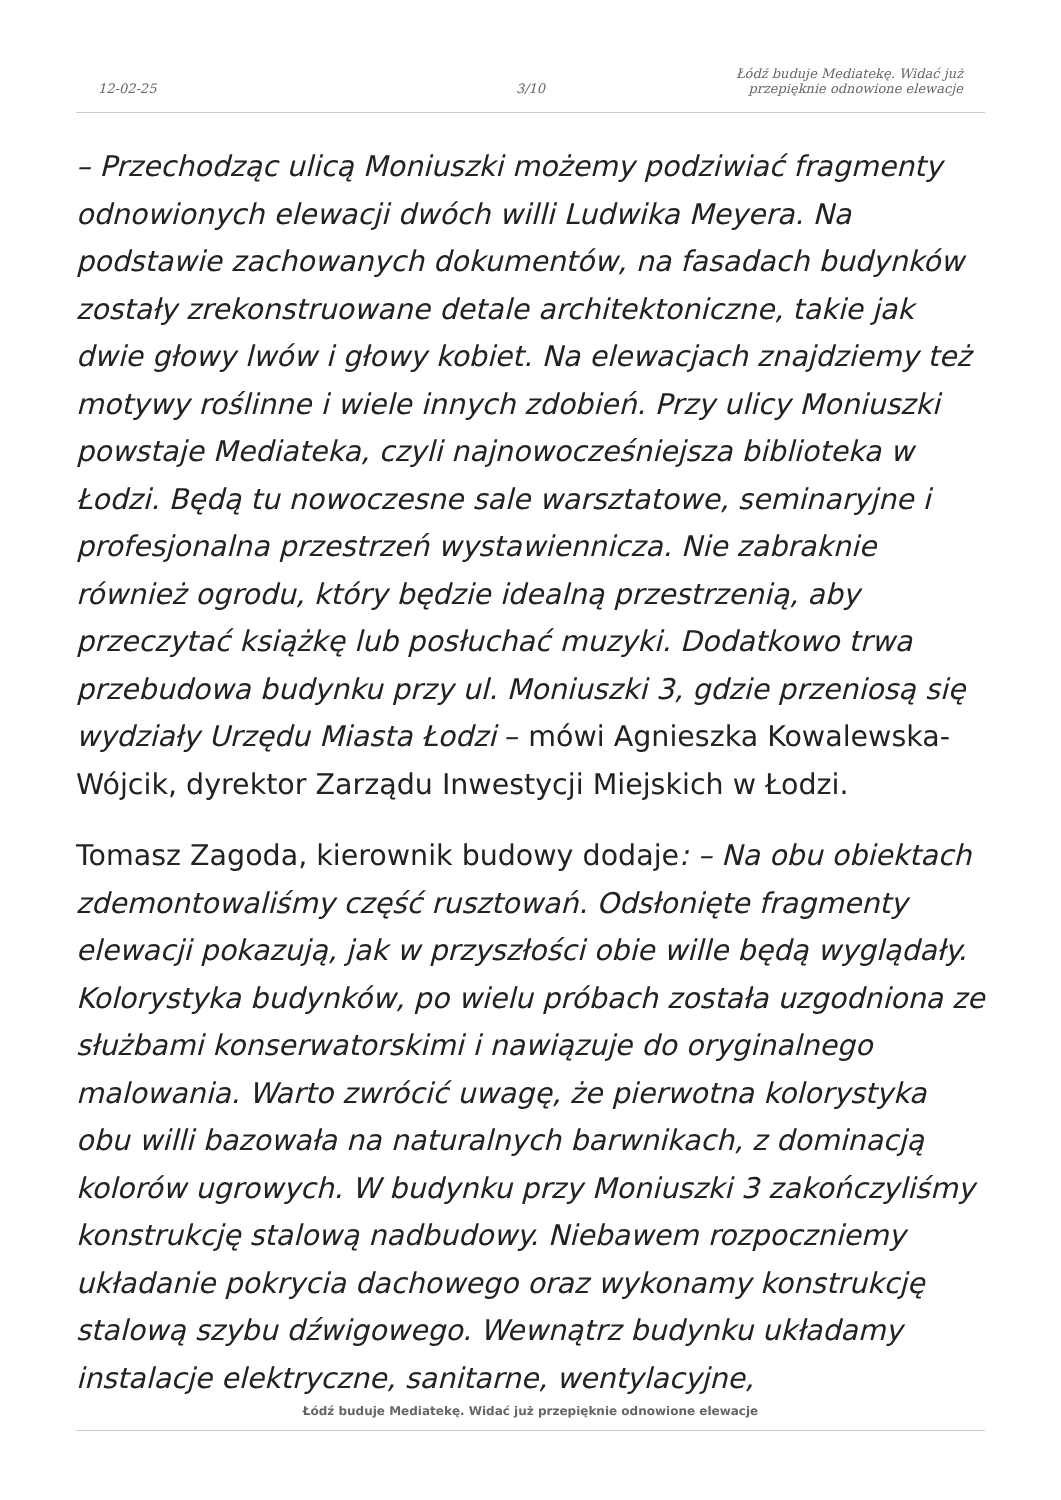12-02-25
3/10
Łódź buduje Mediatekę. Widać już
przepięknie odnowione elewacje
– Przechodząc ulicą Moniuszki możemy podziwiać fragmenty odnowionych elewacji dwóch willi Ludwika Meyera. Na podstawie zachowanych dokumentów, na fasadach budynków zostały zrekonstruowane detale architektoniczne, takie jak dwie głowy lwów i głowy kobiet. Na elewacjach znajdziemy też motywy roślinne i wiele innych zdobień. Przy ulicy Moniuszki powstaje Mediateka, czyli najnowocześniejsza biblioteka w Łodzi. Będą tu nowoczesne sale warsztatowe, seminaryjne i profesjonalna przestrzeń wystawiennicza. Nie zabraknie również ogrodu, który będzie idealną przestrzenią, aby przeczytać książkę lub posłuchać muzyki. Dodatkowo trwa przebudowa budynku przy ul. Moniuszki 3, gdzie przeniosą się wydziały Urzędu Miasta Łodzi – mówi Agnieszka Kowalewska-Wójcik, dyrektor Zarządu Inwestycji Miejskich w Łodzi.
Tomasz Zagoda, kierownik budowy dodaje: – Na obu obiektach zdemontowaliśmy część rusztowań. Odsłonięte fragmenty elewacji pokazują, jak w przyszłości obie wille będą wyglądały. Kolorystyka budynków, po wielu próbach została uzgodniona ze służbami konserwatorskimi i nawiązuje do oryginalnego malowania. Warto zwrócić uwagę, że pierwotna kolorystyka obu willi bazowała na naturalnych barwnikach, z dominacją kolorów ugrowych. W budynku przy Moniuszki 3 zakończyliśmy konstrukcję stalową nadbudowy. Niebawem rozpoczniemy układanie pokrycia dachowego oraz wykonamy konstrukcję stalową szybu dźwigowego. Wewnątrz budynku układamy instalacje elektryczne, sanitarne, wentylacyjne,
Łódź buduje Mediatekę. Widać już przepięknie odnowione elewacje